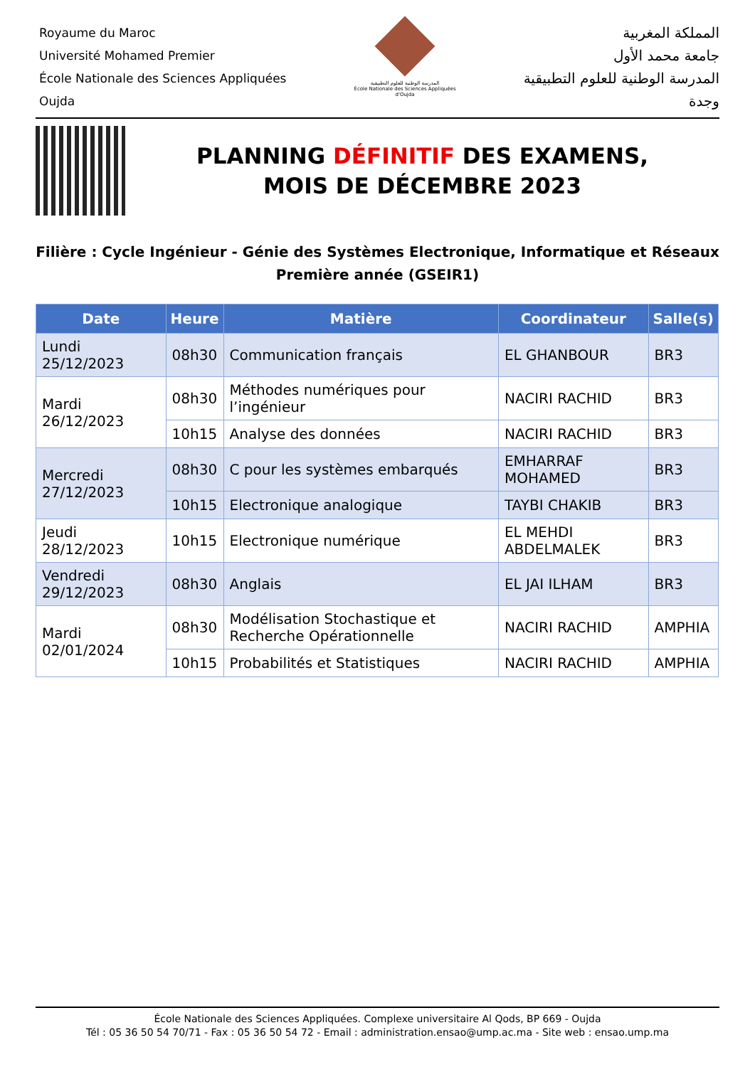Royaume du Maroc
Université Mohamed Premier
École Nationale des Sciences Appliquées
Oujda
المدرسة الوطنية للعلوم التطبيقية
École Nationale des Sciences Appliquées d'Oujda
المملكة المغربية
جامعة محمد الأول
المدرسة الوطنية للعلوم التطبيقية
وجدة
PLANNING DÉFINITIF DES EXAMENS,
MOIS DE DÉCEMBRE 2023
Filière : Cycle Ingénieur - Génie des Systèmes Electronique, Informatique et Réseaux
Première année (GSEIR1)
| Date | Heure | Matière | Coordinateur | Salle(s) |
| --- | --- | --- | --- | --- |
| Lundi 25/12/2023 | 08h30 | Communication français | EL GHANBOUR | BR3 |
| Mardi 26/12/2023 | 08h30 | Méthodes numériques pour l’ingénieur | NACIRI RACHID | BR3 |
| | 10h15 | Analyse des données | NACIRI RACHID | BR3 |
| Mercredi 27/12/2023 | 08h30 | C pour les systèmes embarqués | EMHARRAF MOHAMED | BR3 |
| | 10h15 | Electronique analogique | TAYBI CHAKIB | BR3 |
| Jeudi 28/12/2023 | 10h15 | Electronique numérique | EL MEHDI ABDELMALEK | BR3 |
| Vendredi 29/12/2023 | 08h30 | Anglais | EL JAI ILHAM | BR3 |
| Mardi 02/01/2024 | 08h30 | Modélisation Stochastique et Recherche Opérationnelle | NACIRI RACHID | AMPHIA |
| | 10h15 | Probabilités et Statistiques | NACIRI RACHID | AMPHIA |
École Nationale des Sciences Appliquées. Complexe universitaire Al Qods, BP 669 - Oujda
Tél : 05 36 50 54 70/71 - Fax : 05 36 50 54 72 - Email : administration.ensao@ump.ac.ma - Site web : ensao.ump.ma